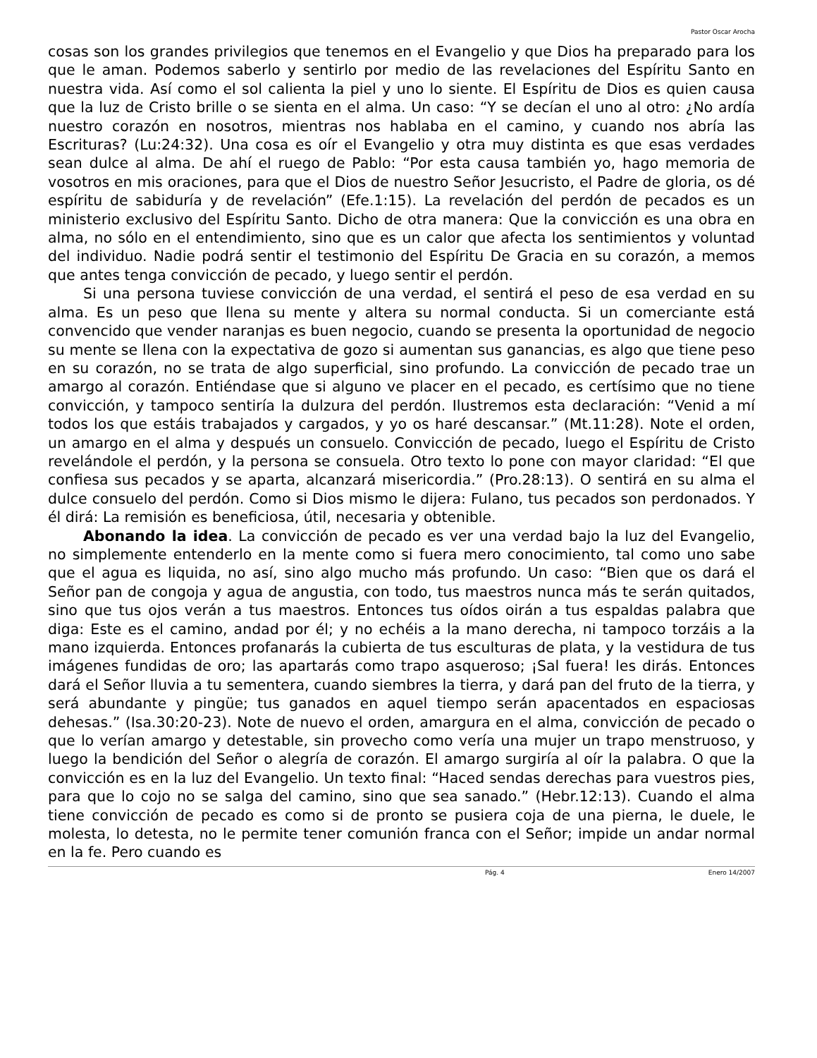Pastor Oscar Arocha
cosas son los grandes privilegios que tenemos en el Evangelio y que Dios ha preparado para los que le aman. Podemos saberlo y sentirlo por medio de las revelaciones del Espíritu Santo en nuestra vida. Así como el sol calienta la piel y uno lo siente. El Espíritu de Dios es quien causa que la luz de Cristo brille o se sienta en el alma. Un caso: “Y se decían el uno al otro: ¿No ardía nuestro corazón en nosotros, mientras nos hablaba en el camino, y cuando nos abría las Escrituras? (Lu:24:32). Una cosa es oír el Evangelio y otra muy distinta es que esas verdades sean dulce al alma. De ahí el ruego de Pablo: “Por esta causa también yo, hago memoria de vosotros en mis oraciones, para que el Dios de nuestro Señor Jesucristo, el Padre de gloria, os dé espíritu de sabiduría y de revelación” (Efe.1:15). La revelación del perdón de pecados es un ministerio exclusivo del Espíritu Santo. Dicho de otra manera: Que la convicción es una obra en alma, no sólo en el entendimiento, sino que es un calor que afecta los sentimientos y voluntad del individuo. Nadie podrá sentir el testimonio del Espíritu De Gracia en su corazón, a memos que antes tenga convicción de pecado, y luego sentir el perdón.
Si una persona tuviese convicción de una verdad, el sentirá el peso de esa verdad en su alma. Es un peso que llena su mente y altera su normal conducta. Si un comerciante está convencido que vender naranjas es buen negocio, cuando se presenta la oportunidad de negocio su mente se llena con la expectativa de gozo si aumentan sus ganancias, es algo que tiene peso en su corazón, no se trata de algo superficial, sino profundo. La convicción de pecado trae un amargo al corazón. Entiéndase que si alguno ve placer en el pecado, es certísimo que no tiene convicción, y tampoco sentiría la dulzura del perdón. Ilustremos esta declaración: “Venid a mí todos los que estáis trabajados y cargados, y yo os haré descansar.” (Mt.11:28). Note el orden, un amargo en el alma y después un consuelo. Convicción de pecado, luego el Espíritu de Cristo revelándole el perdón, y la persona se consuela. Otro texto lo pone con mayor claridad: “El que confiesa sus pecados y se aparta, alcanzará misericordia.” (Pro.28:13). O sentirá en su alma el dulce consuelo del perdón. Como si Dios mismo le dijera: Fulano, tus pecados son perdonados. Y él dirá: La remisión es beneficiosa, útil, necesaria y obtenible.
Abonando la idea. La convicción de pecado es ver una verdad bajo la luz del Evangelio, no simplemente entenderlo en la mente como si fuera mero conocimiento, tal como uno sabe que el agua es liquida, no así, sino algo mucho más profundo. Un caso: “Bien que os dará el Señor pan de congoja y agua de angustia, con todo, tus maestros nunca más te serán quitados, sino que tus ojos verán a tus maestros. Entonces tus oídos oirán a tus espaldas palabra que diga: Este es el camino, andad por él; y no echéis a la mano derecha, ni tampoco torzáis a la mano izquierda. Entonces profanarás la cubierta de tus esculturas de plata, y la vestidura de tus imágenes fundidas de oro; las apartarás como trapo asqueroso; ¡Sal fuera! les dirás. Entonces dará el Señor lluvia a tu sementera, cuando siembres la tierra, y dará pan del fruto de la tierra, y será abundante y pingüe; tus ganados en aquel tiempo serán apacentados en espaciosas dehesas.” (Isa.30:20-23). Note de nuevo el orden, amargura en el alma, convicción de pecado o que lo verían amargo y detestable, sin provecho como vería una mujer un trapo menstruoso, y luego la bendición del Señor o alegría de corazón. El amargo surgiría al oír la palabra. O que la convicción es en la luz del Evangelio. Un texto final: “Haced sendas derechas para vuestros pies, para que lo cojo no se salga del camino, sino que sea sanado.” (Hebr.12:13). Cuando el alma tiene convicción de pecado es como si de pronto se pusiera coja de una pierna, le duele, le molesta, lo detesta, no le permite tener comunión franca con el Señor; impide un andar normal en la fe. Pero cuando es
Pág. 4 Enero 14/2007